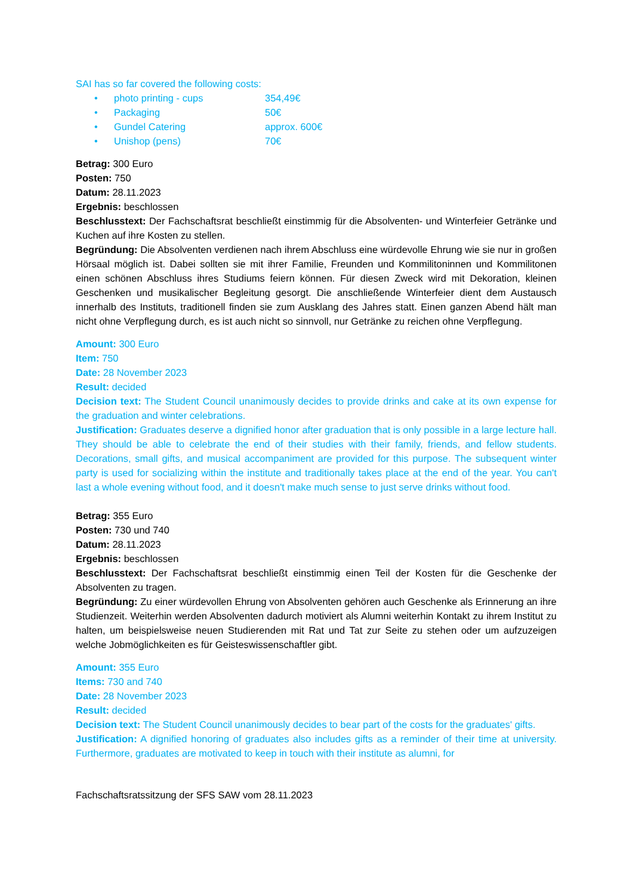SAI has so far covered the following costs:
• photo printing - cups 354,49€
• Packaging 50€
• Gundel Catering approx. 600€
• Unishop (pens) 70€
Betrag: 300 Euro
Posten: 750
Datum: 28.11.2023
Ergebnis: beschlossen
Beschlusstext: Der Fachschaftsrat beschließt einstimmig für die Absolventen- und Winterfeier Getränke und Kuchen auf ihre Kosten zu stellen.
Begründung: Die Absolventen verdienen nach ihrem Abschluss eine würdevolle Ehrung wie sie nur in großen Hörsaal möglich ist. Dabei sollten sie mit ihrer Familie, Freunden und Kommilitoninnen und Kommilitonen einen schönen Abschluss ihres Studiums feiern können. Für diesen Zweck wird mit Dekoration, kleinen Geschenken und musikalischer Begleitung gesorgt. Die anschließende Winterfeier dient dem Austausch innerhalb des Instituts, traditionell finden sie zum Ausklang des Jahres statt. Einen ganzen Abend hält man nicht ohne Verpflegung durch, es ist auch nicht so sinnvoll, nur Getränke zu reichen ohne Verpflegung.
Amount: 300 Euro
Item: 750
Date: 28 November 2023
Result: decided
Decision text: The Student Council unanimously decides to provide drinks and cake at its own expense for the graduation and winter celebrations.
Justification: Graduates deserve a dignified honor after graduation that is only possible in a large lecture hall. They should be able to celebrate the end of their studies with their family, friends, and fellow students. Decorations, small gifts, and musical accompaniment are provided for this purpose. The subsequent winter party is used for socializing within the institute and traditionally takes place at the end of the year. You can't last a whole evening without food, and it doesn't make much sense to just serve drinks without food.
Betrag: 355 Euro
Posten: 730 und 740
Datum: 28.11.2023
Ergebnis: beschlossen
Beschlusstext: Der Fachschaftsrat beschließt einstimmig einen Teil der Kosten für die Geschenke der Absolventen zu tragen.
Begründung: Zu einer würdevollen Ehrung von Absolventen gehören auch Geschenke als Erinnerung an ihre Studienzeit. Weiterhin werden Absolventen dadurch motiviert als Alumni weiterhin Kontakt zu ihrem Institut zu halten, um beispielsweise neuen Studierenden mit Rat und Tat zur Seite zu stehen oder um aufzuzeigen welche Jobmöglichkeiten es für Geisteswissenschaftler gibt.
Amount: 355 Euro
Items: 730 and 740
Date: 28 November 2023
Result: decided
Decision text: The Student Council unanimously decides to bear part of the costs for the graduates' gifts.
Justification: A dignified honoring of graduates also includes gifts as a reminder of their time at university. Furthermore, graduates are motivated to keep in touch with their institute as alumni, for
Fachschaftsratssitzung der SFS SAW vom 28.11.2023